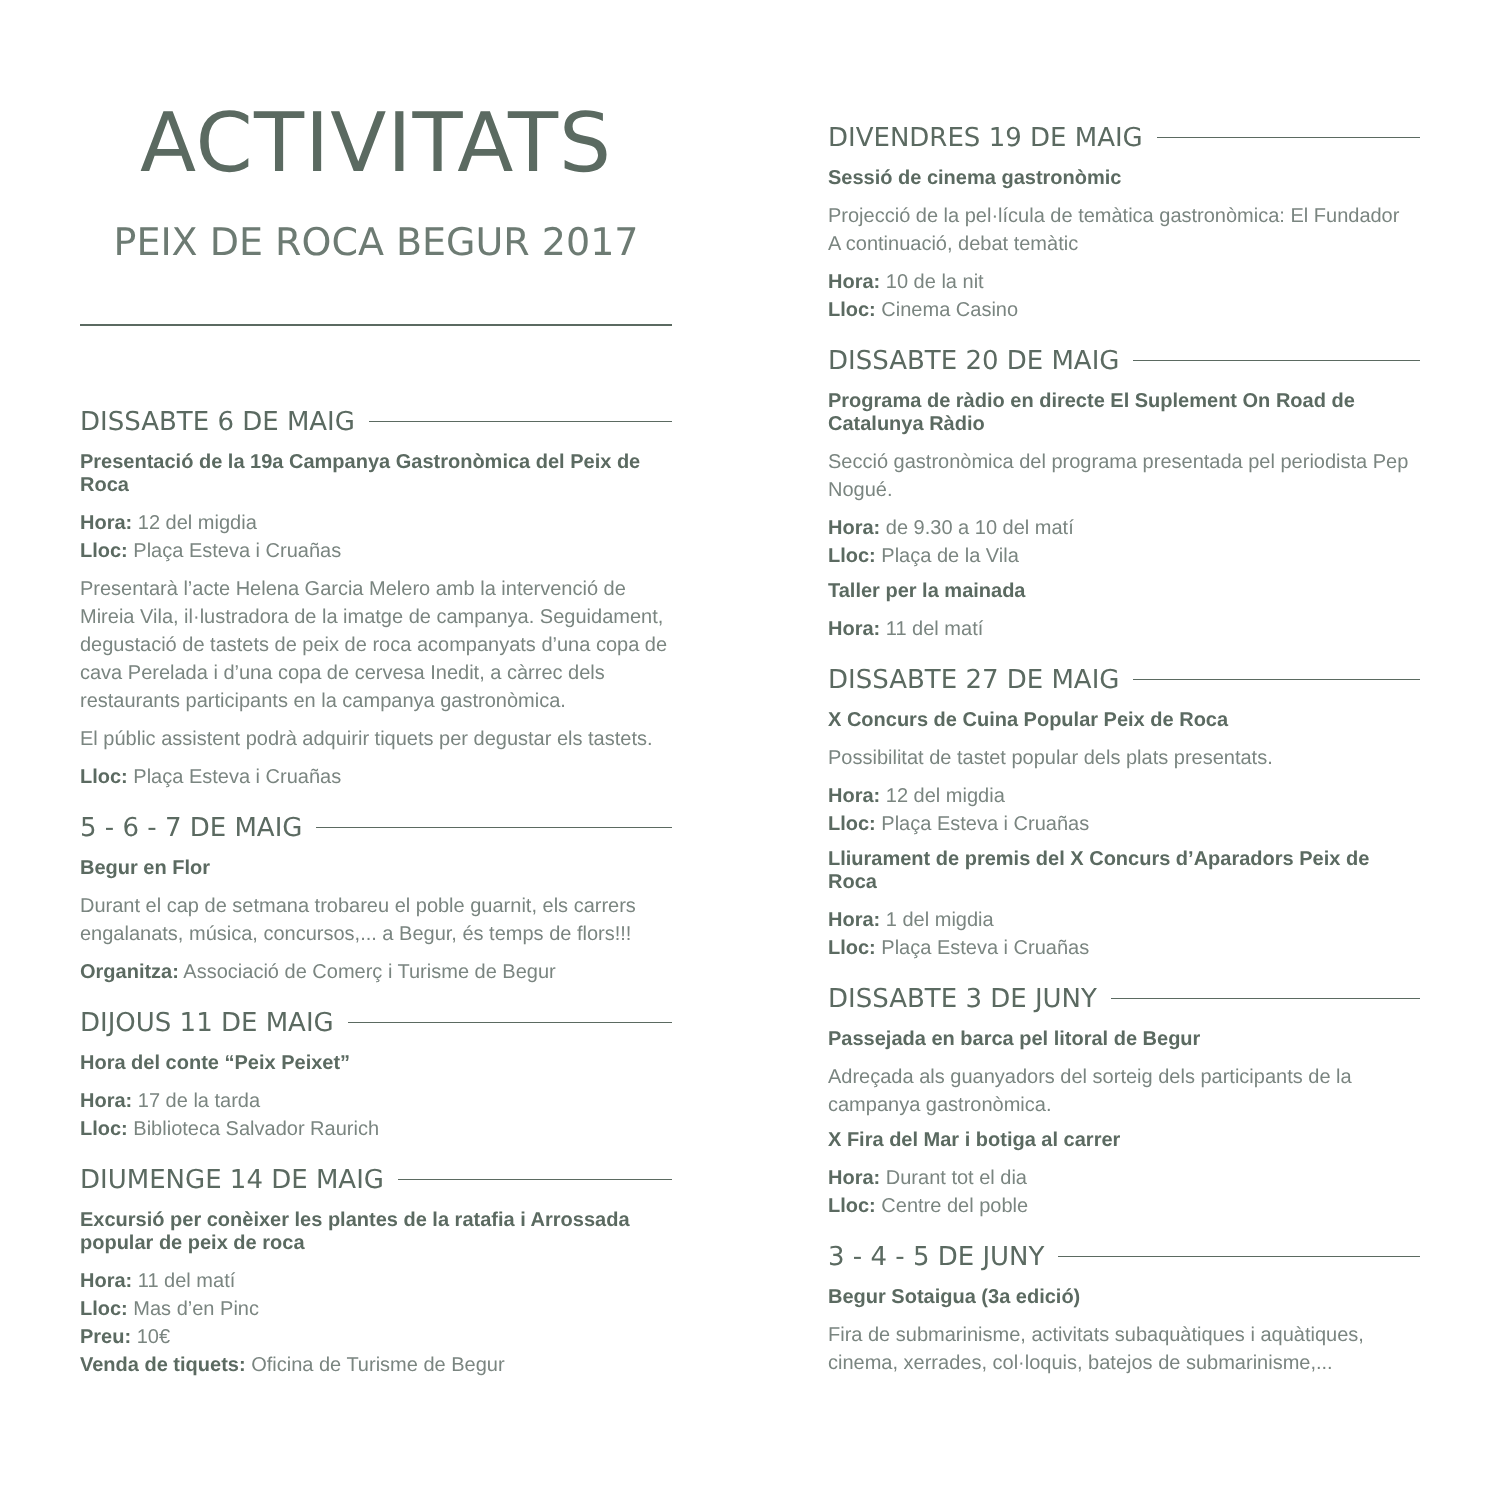ACTIVITATS
PEIX DE ROCA BEGUR 2017
DISSABTE 6 DE MAIG
Presentació de la 19a Campanya Gastronòmica del Peix de Roca
Hora: 12 del migdia
Lloc: Plaça Esteva i Cruañas
Presentarà l’acte Helena Garcia Melero amb la intervenció de Mireia Vila, il·lustradora de la imatge de campanya. Seguidament, degustació de tastets de peix de roca acompanyats d’una copa de cava Perelada i d’una copa de cervesa Inedit, a càrrec dels restaurants participants en la campanya gastronòmica.
El públic assistent podrà adquirir tiquets per degustar els tastets.
Lloc: Plaça Esteva i Cruañas
5 - 6 - 7 DE MAIG
Begur en Flor
Durant el cap de setmana trobareu el poble guarnit, els carrers engalanats, música, concursos,... a Begur, és temps de flors!!!
Organitza: Associació de Comerç i Turisme de Begur
DIJOUS 11 DE MAIG
Hora del conte “Peix Peixet”
Hora: 17 de la tarda
Lloc: Biblioteca Salvador Raurich
DIUMENGE 14 DE MAIG
Excursió per conèixer les plantes de la ratafia i Arrossada popular de peix de roca
Hora: 11 del matí
Lloc: Mas d’en Pinc
Preu: 10€
Venda de tiquets: Oficina de Turisme de Begur
DIVENDRES 19 DE MAIG
Sessió de cinema gastronòmic
Projecció de la pel·lícula de temàtica gastronòmica: El Fundador
A continuació, debat temàtic
Hora: 10 de la nit
Lloc: Cinema Casino
DISSABTE 20 DE MAIG
Programa de ràdio en directe El Suplement On Road de Catalunya Ràdio
Secció gastronòmica del programa presentada pel periodista Pep Nogué.
Hora: de 9.30 a 10 del matí
Lloc: Plaça de la Vila
Taller per la mainada
Hora: 11 del matí
DISSABTE 27 DE MAIG
X Concurs de Cuina Popular Peix de Roca
Possibilitat de tastet popular dels plats presentats.
Hora: 12 del migdia
Lloc: Plaça Esteva i Cruañas
Lliurament de premis del X Concurs d’Aparadors Peix de Roca
Hora: 1 del migdia
Lloc: Plaça Esteva i Cruañas
DISSABTE 3 DE JUNY
Passejada en barca pel litoral de Begur
Adreçada als guanyadors del sorteig dels participants de la campanya gastronòmica.
X Fira del Mar i botiga al carrer
Hora: Durant tot el dia
Lloc: Centre del poble
3 - 4 - 5 DE JUNY
Begur Sotaigua (3a edició)
Fira de submarinisme, activitats subaquàtiques i aquàtiques, cinema, xerrades, col·loquis, batejos de submarinisme,...